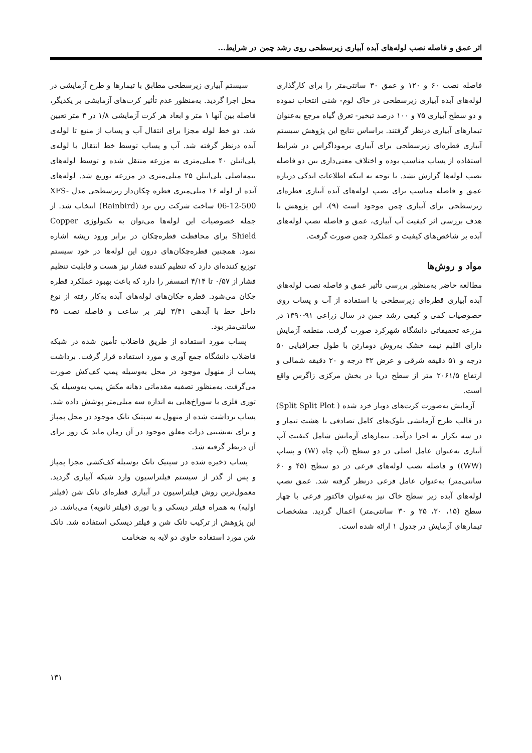اثر عمق و فاصله نصب لوله‌های آبده آبیاری زیرسطحی روی رشد چمن در شرایط...
فاصله نصب ۶۰ و ۱۲۰ و عمق ۳۰ سانتی‌متر را برای کارگذاری لوله‌های آبده آبیاری زیرسطحی در خاک لوم- شنی انتخاب نموده و دو سطح آبیاری ۷۵ و ۱۰۰ درصد تبخیر- تعرق گیاه مرجع به‌عنوان تیمارهای آبیاری درنظر گرفتند. براساس نتایج این پژوهش سیستم آبیاری قطره‌ای زیرسطحی برای آبیاری برموداگراس در شرایط استفاده از پساب مناسب بوده و اختلاف معنی‌داری بین دو فاصله نصب لوله‌ها گزارش نشد. با توجه به اینکه اطلاعات اندکی درباره عمق و فاصله مناسب برای نصب لوله‌های آبده آبیاری قطره‌ای زیرسطحی برای آبیاری چمن موجود است (۹)، این پژوهش با هدف بررسی اثر کیفیت آب آبیاری، عمق و فاصله نصب لوله‌های آبده بر شاخص‌های کیفیت و عملکرد چمن صورت گرفت.
مواد و روش‌ها
مطالعه حاضر به‌منظور بررسی تأثیر عمق و فاصله نصب لوله‌های آبده آبیاری قطره‌ای زیرسطحی با استفاده از آب و پساب روی خصوصیات کمی و کیفی رشد چمن در سال زراعی ۹۱-۱۳۹۰ در مزرعه تحقیقاتی دانشگاه شهرکرد صورت گرفت. منطقه آزمایش دارای اقلیم نیمه خشک به‌روش دومارتن با طول جغرافیایی ۵۰ درجه و ۵۱ دقیقه شرقی و عرض ۳۲ درجه و ۲۰ دقیقه شمالی و ارتفاع ۲۰۶۱/۵ متر از سطح دریا در بخش مرکزی زاگرس واقع است.
آزمایش به‌صورت کرت‌های دوبار خرد شده ( Split Split Plot) در قالب طرح آزمایشی بلوک‌های کامل تصادفی با هشت تیمار و در سه تکرار به اجرا درآمد. تیمارهای آزمایش شامل کیفیت آب آبیاری به‌عنوان عامل اصلی در دو سطح (آب چاه (W) و پساب (WW)) و فاصله نصب لوله‌های فرعی در دو سطح (۴۵ و ۶۰ سانتی‌متر) به‌عنوان عامل فرعی درنظر گرفته شد. عمق نصب لوله‌های آبده زیر سطح خاک نیز به‌عنوان فاکتور فرعی با چهار سطح (۱۵، ۲۰، ۲۵ و ۳۰ سانتی‌متر) اعمال گردید. مشخصات تیمارهای آزمایش در جدول ۱ ارائه شده است.
سیستم آبیاری زیرسطحی مطابق با تیمارها و طرح آزمایشی در محل اجرا گردید. به‌منظور عدم تأثیر کرت‌های آزمایشی بر یکدیگر، فاصله بین آنها ۱ متر و ابعاد هر کرت آزمایشی ۱/۸ در ۳ متر تعیین شد. دو خط لوله مجزا برای انتقال آب و پساب از منبع تا لوله‌ی آبده درنظر گرفته شد. آب و پساب توسط خط انتقال با لوله‌ی پلی‌اتیلن ۴۰ میلی‌متری به مزرعه منتقل شده و توسط لوله‌های نیمه‌اصلی پلی‌اتیلن ۲۵ میلی‌متری در مزرعه توزیع شد. لوله‌های آبده از لوله ۱۶ میلی‌متری قطره چکان‌دار زیرسطحی مدل XFS-06-12-500 ساخت شرکت رین برد (Rainbird) انتخاب شد. از جمله خصوصیات این لوله‌ها می‌توان به تکنولوژی Copper Shield برای محافظت قطره‌چکان در برابر ورود ریشه اشاره نمود. همچنین قطره‌چکان‌های درون این لوله‌ها در خود سیستم توزیع کننده‌ای دارد که تنظیم کننده فشار نیز هست و قابلیت تنظیم فشار از ۰/۵۷ تا ۴/۱۴ اتمسفر را دارد که باعث بهبود عملکرد قطره چکان می‌شود. قطره چکان‌های لوله‌های آبده به‌کار رفته از نوع داخل خط با آبدهی ۳/۴۱ لیتر بر ساعت و فاصله نصب ۴۵ سانتی‌متر بود.
پساب مورد استفاده از طریق فاضلاب تأمین شده در شبکه فاضلاب دانشگاه جمع آوری و مورد استفاده قرار گرفت. برداشت پساب از منهول موجود در محل به‌وسیله پمپ کف‌کش صورت می‌گرفت. به‌منظور تصفیه مقدماتی دهانه مکش پمپ به‌وسیله یک توری فلزی با سوراخ‌هایی به اندازه سه میلی‌متر پوشش داده شد. پساب برداشت شده از منهول به سپتیک تانک موجود در محل پمپاژ و برای ته‌نشینی ذرات معلق موجود در آن زمان ماند یک روز برای آن درنظر گرفته شد.
پساب ذخیره شده در سپتیک تانک بوسیله کف‌کشی مجزا پمپاژ و پس از گذر از سیستم فیلتراسیون وارد شبکه آبیاری گردید. معمول‌ترین روش فیلتراسیون در آبیاری قطره‌ای تانک شن (فیلتر اولیه) به همراه فیلتر دیسکی و یا توری (فیلتر ثانویه) می‌باشد. در این پژوهش از ترکیب تانک شن و فیلتر دیسکی استفاده شد. تانک شن مورد استفاده حاوی دو لایه به ضخامت
۱۳۱